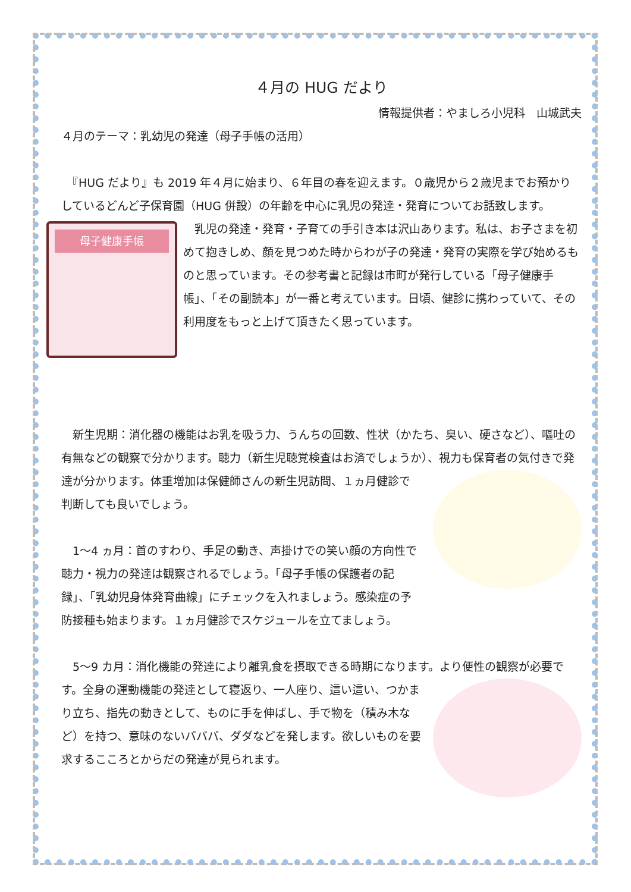４月の HUG だより
情報提供者：やましろ小児科　山城武夫
４月のテーマ：乳幼児の発達（母子手帳の活用）
　『HUG だより』も 2019 年４月に始まり、６年目の春を迎えます。０歳児から２歳児までお預かりしているどんど子保育園（HUG 併設）の年齢を中心に乳児の発達・発育についてお話致します。
母子健康手帳
　乳児の発達・発育・子育ての手引き本は沢山あります。私は、お子さまを初めて抱きしめ、顔を見つめた時からわが子の発達・発育の実際を学び始めるものと思っています。その参考書と記録は市町が発行している「母子健康手帳」、「その副読本」が一番と考えています。日頃、健診に携わっていて、その利用度をもっと上げて頂きたく思っています。
　新生児期：消化器の機能はお乳を吸う力、うんちの回数、性状（かたち、臭い、硬さなど）、嘔吐の有無などの観察で分かります。聴力（新生児聴覚検査はお済でしょうか）、 視力も保育者の気付きで発達が分かります。体重増加は保健師さんの新生児訪問、１ヵ月健診で判断しても良いでしょう。
　1～4 ヵ月：首のすわり、手足の動き、声掛けでの笑い顔の方向性で聴力・視力の発達は観察されるでしょう。「母子手帳の保護者の記録」、「乳幼児身体発育曲線」にチェックを入れましょう。感染症の予防接種も始まります。１ヵ月健診でスケジュールを立てましょう。
　5～9 カ月：消化機能の発達により離乳食を摂取できる時期になります。より便性の観察が必要です。 全身の運動機能の発達として寝返り、一人座り、這い這い、つかまり立ち、指先の動きとして、ものに手を伸ばし、手で物を（積み木など）を持つ、意味のないババパ、ダダなどを発します。欲しいものを要求するこころとからだの発達が見られます。